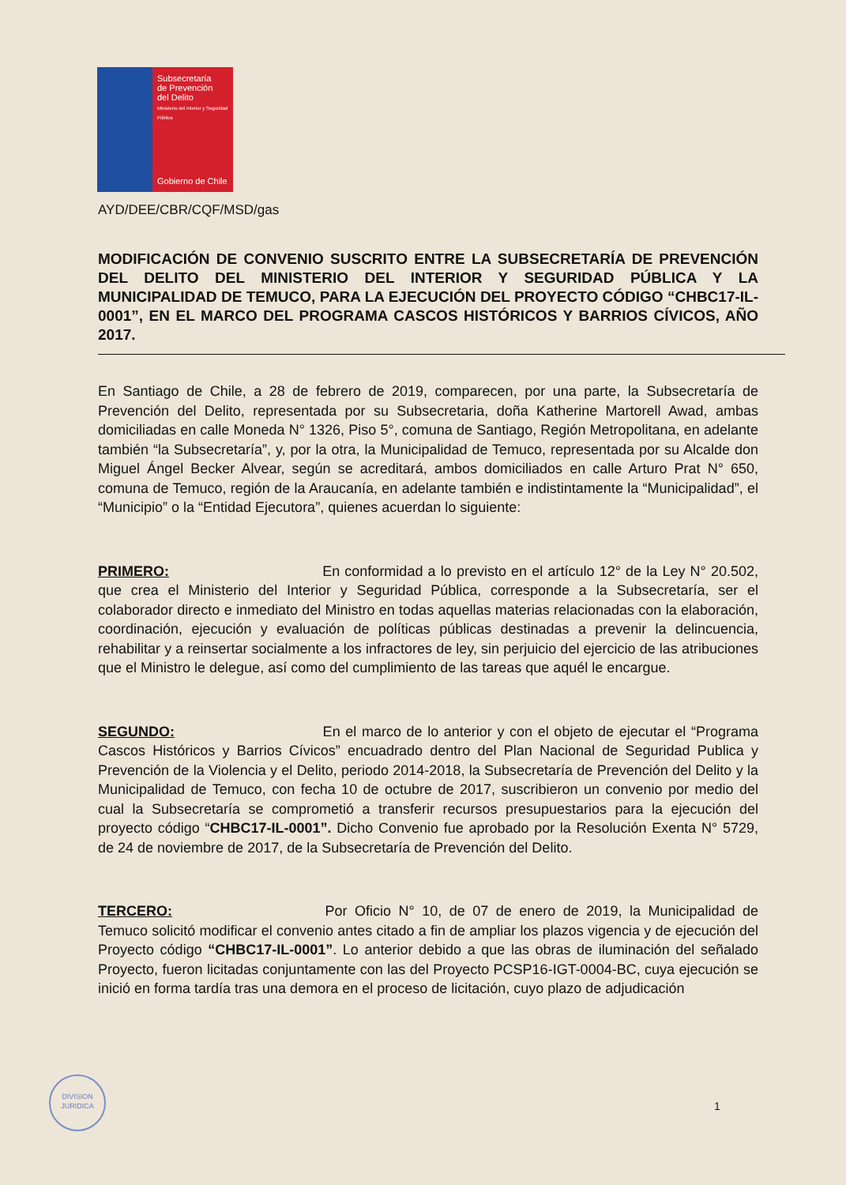Subsecretaría
de Prevención
del Delito
Ministerio del Interior y Seguridad Pública
Gobierno de Chile
AYD/DEE/CBR/CQF/MSD/gas
MODIFICACIÓN DE CONVENIO SUSCRITO ENTRE LA SUBSECRETARÍA DE PREVENCIÓN DEL DELITO DEL MINISTERIO DEL INTERIOR Y SEGURIDAD PÚBLICA Y LA MUNICIPALIDAD DE TEMUCO, PARA LA EJECUCIÓN DEL PROYECTO CÓDIGO “CHBC17-IL-0001”, EN EL MARCO DEL PROGRAMA CASCOS HISTÓRICOS Y BARRIOS CÍVICOS, AÑO 2017.
En Santiago de Chile, a 28 de febrero de 2019, comparecen, por una parte, la Subsecretaría de Prevención del Delito, representada por su Subsecretaria, doña Katherine Martorell Awad, ambas domiciliadas en calle Moneda N° 1326, Piso 5°, comuna de Santiago, Región Metropolitana, en adelante también “la Subsecretaría”, y, por la otra, la Municipalidad de Temuco, representada por su Alcalde don Miguel Ángel Becker Alvear, según se acreditará, ambos domiciliados en calle Arturo Prat N° 650, comuna de Temuco, región de la Araucanía, en adelante también e indistintamente la “Municipalidad”, el “Municipio” o la “Entidad Ejecutora”, quienes acuerdan lo siguiente:
PRIMERO: En conformidad a lo previsto en el artículo 12° de la Ley N° 20.502, que crea el Ministerio del Interior y Seguridad Pública, corresponde a la Subsecretaría, ser el colaborador directo e inmediato del Ministro en todas aquellas materias relacionadas con la elaboración, coordinación, ejecución y evaluación de políticas públicas destinadas a prevenir la delincuencia, rehabilitar y a reinsertar socialmente a los infractores de ley, sin perjuicio del ejercicio de las atribuciones que el Ministro le delegue, así como del cumplimiento de las tareas que aquél le encargue.
SEGUNDO: En el marco de lo anterior y con el objeto de ejecutar el “Programa Cascos Históricos y Barrios Cívicos” encuadrado dentro del Plan Nacional de Seguridad Publica y Prevención de la Violencia y el Delito, periodo 2014-2018, la Subsecretaría de Prevención del Delito y la Municipalidad de Temuco, con fecha 10 de octubre de 2017, suscribieron un convenio por medio del cual la Subsecretaría se comprometió a transferir recursos presupuestarios para la ejecución del proyecto código “CHBC17-IL-0001”. Dicho Convenio fue aprobado por la Resolución Exenta N° 5729, de 24 de noviembre de 2017, de la Subsecretaría de Prevención del Delito.
TERCERO: Por Oficio N° 10, de 07 de enero de 2019, la Municipalidad de Temuco solicitó modificar el convenio antes citado a fin de ampliar los plazos vigencia y de ejecución del Proyecto código “CHBC17-IL-0001”. Lo anterior debido a que las obras de iluminación del señalado Proyecto, fueron licitadas conjuntamente con las del Proyecto PCSP16-IGT-0004-BC, cuya ejecución se inició en forma tardía tras una demora en el proceso de licitación, cuyo plazo de adjudicación
DIVISION
JURIDICA
1